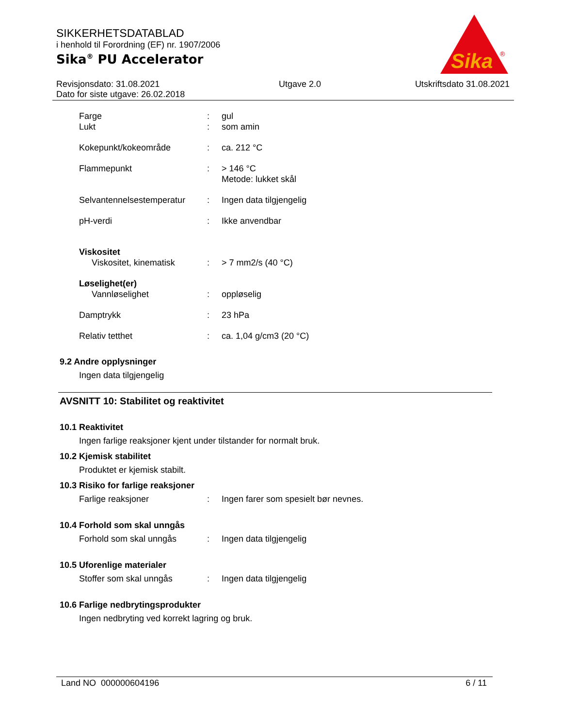SIKKERHETSDATABLAD
i henhold til Forordning (EF) nr. 1907/2006
Sika<sup>®</sup> PU Accelerator
Sika
®
Revisjonsdato: 31.08.2021
Dato for siste utgave: 26.02.2018
Utgave 2.0 Utskriftsdato 31.08.2021
Farge : gul
Lukt : som amin
Kokepunkt/kokeområde : ca. 212 °C
Flammepunkt : > 146 °C
Metode: lukket skål
Selvantennelsestemperatur
: Ingen data tilgjengelig
pH-verdi : Ikke anvendbar
Viskositet
Viskositet, kinematisk : > 7 mm2/s (40 °C)
Løselighet(er)
Vannløselighet : oppløselig
Damptrykk : 23 hPa
Relativ tetthet : ca. 1,04 g/cm3 (20 °C)
9.2 Andre opplysninger
Ingen data tilgjengelig
AVSNITT 10: Stabilitet og reaktivitet
10.1 Reaktivitet
Ingen farlige reaksjoner kjent under tilstander for normalt bruk.
10.2 Kjemisk stabilitet
Produktet er kjemisk stabilt.
10.3 Risiko for farlige reaksjoner
Farlige reaksjoner : Ingen farer som spesielt bør nevnes.
10.4 Forhold som skal unngås
Forhold som skal unngås : Ingen data tilgjengelig
10.5 Uforenlige materialer
Stoffer som skal unngås : Ingen data tilgjengelig
10.6 Farlige nedbrytingsprodukter
Ingen nedbryting ved korrekt lagring og bruk.
Land NO 000000604196 6 / 11